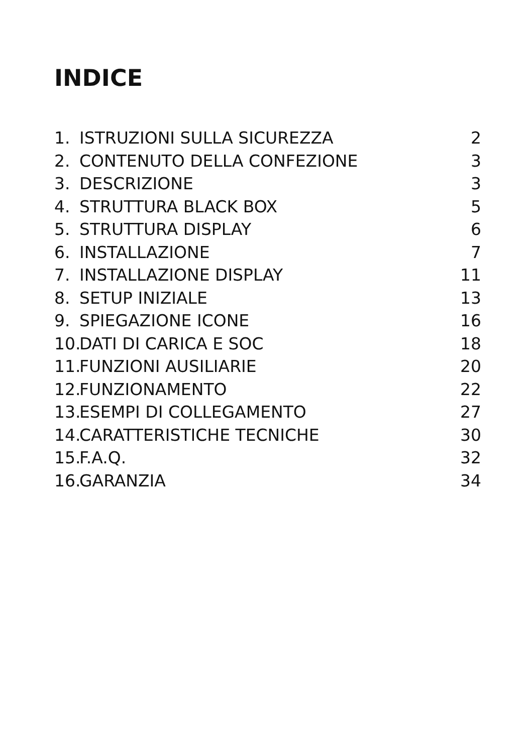INDICE
1. ISTRUZIONI SULLA SICUREZZA 2
2. CONTENUTO DELLA CONFEZIONE 3
3. DESCRIZIONE 3
4. STRUTTURA BLACK BOX 5
5. STRUTTURA DISPLAY 6
6. INSTALLAZIONE 7
7. INSTALLAZIONE DISPLAY 11
8. SETUP INIZIALE 13
9. SPIEGAZIONE ICONE 16
10. DATI DI CARICA E SOC 18
11. FUNZIONI AUSILIARIE 20
12. FUNZIONAMENTO 22
13. ESEMPI DI COLLEGAMENTO 27
14. CARATTERISTICHE TECNICHE 30
15. F.A.Q. 32
16. GARANZIA 34